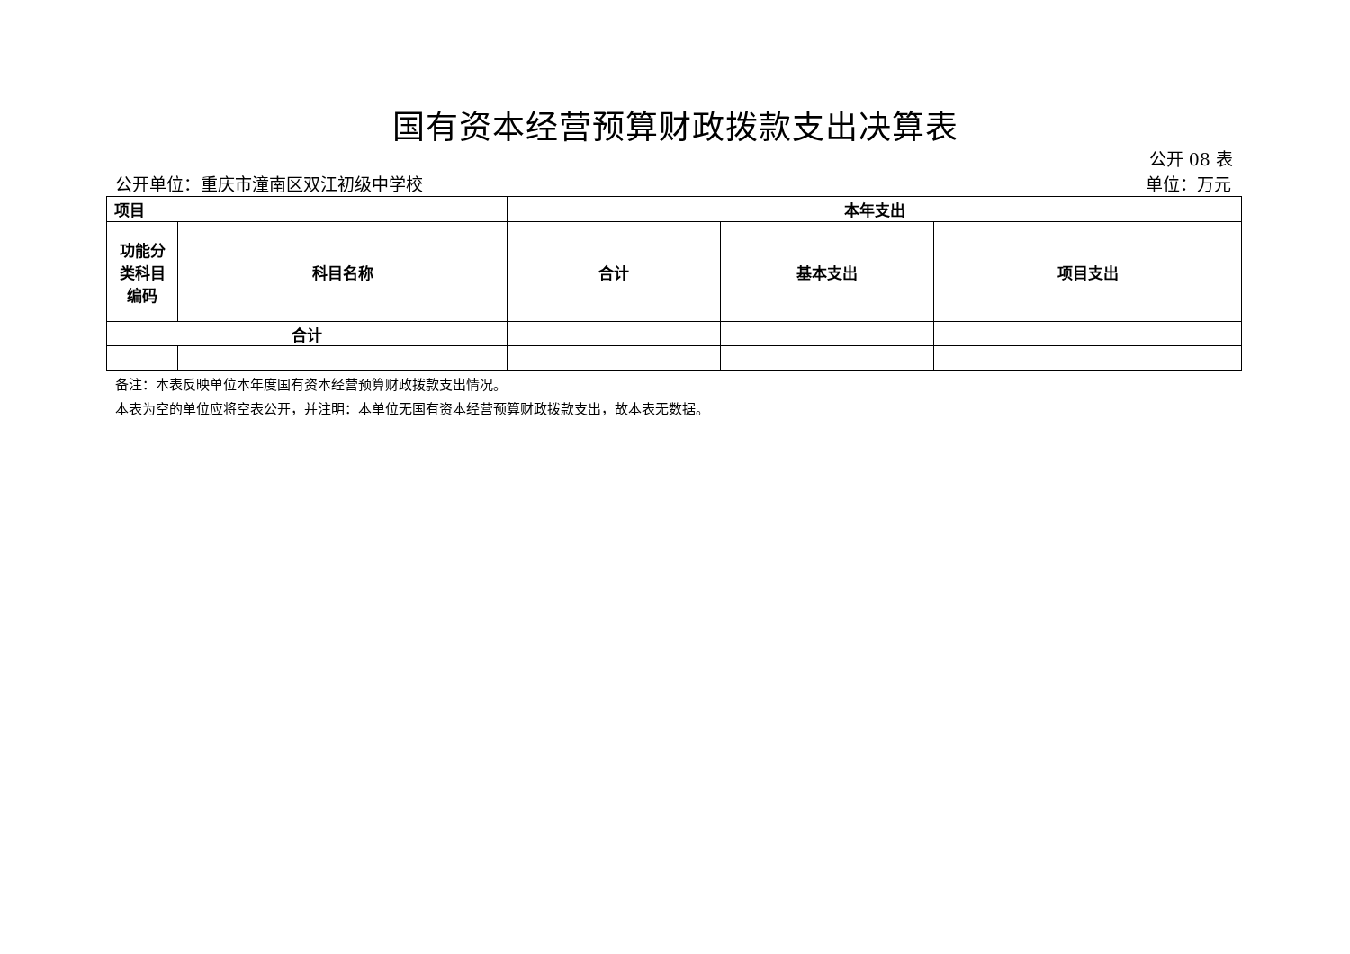国有资本经营预算财政拨款支出决算表
公开 08 表
公开单位：重庆市潼南区双江初级中学校 单位：万元
| 项目 | | 本年支出 | | |
| --- | --- | --- | --- | --- |
| 功能分类科目编码 | 科目名称 | 合计 | 基本支出 | 项目支出 |
| 合计 | | | | |
备注：本表反映单位本年度国有资本经营预算财政拨款支出情况。
本表为空的单位应将空表公开，并注明：本单位无国有资本经营预算财政拨款支出，故本表无数据。